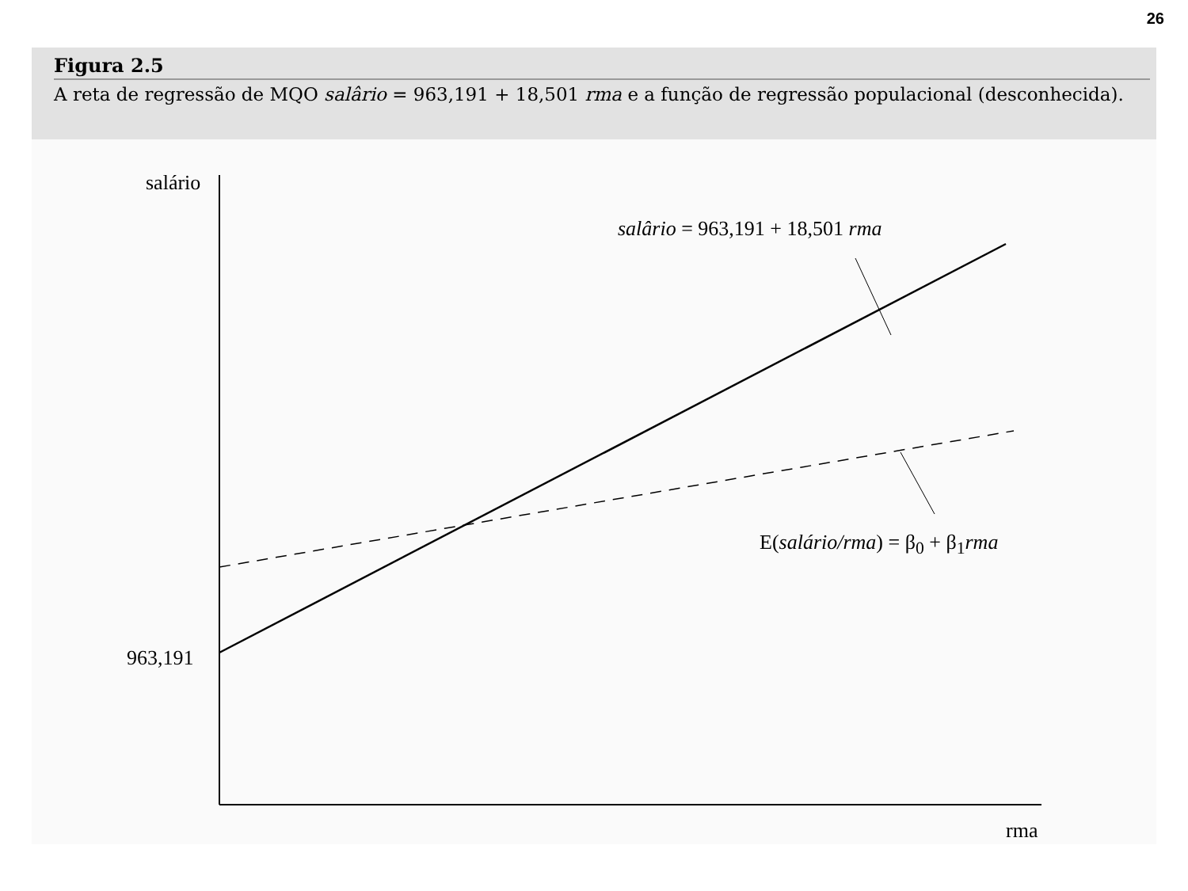26
Figura 2.5
A reta de regressão de MQO salârio = 963,191 + 18,501 rma e a função de regressão populacional (desconhecida).
salário
salârio = 963,191 + 18,501 rma
E(salário/rma) = β<sub>0</sub> + β<sub>1</sub>rma
963,191
rma